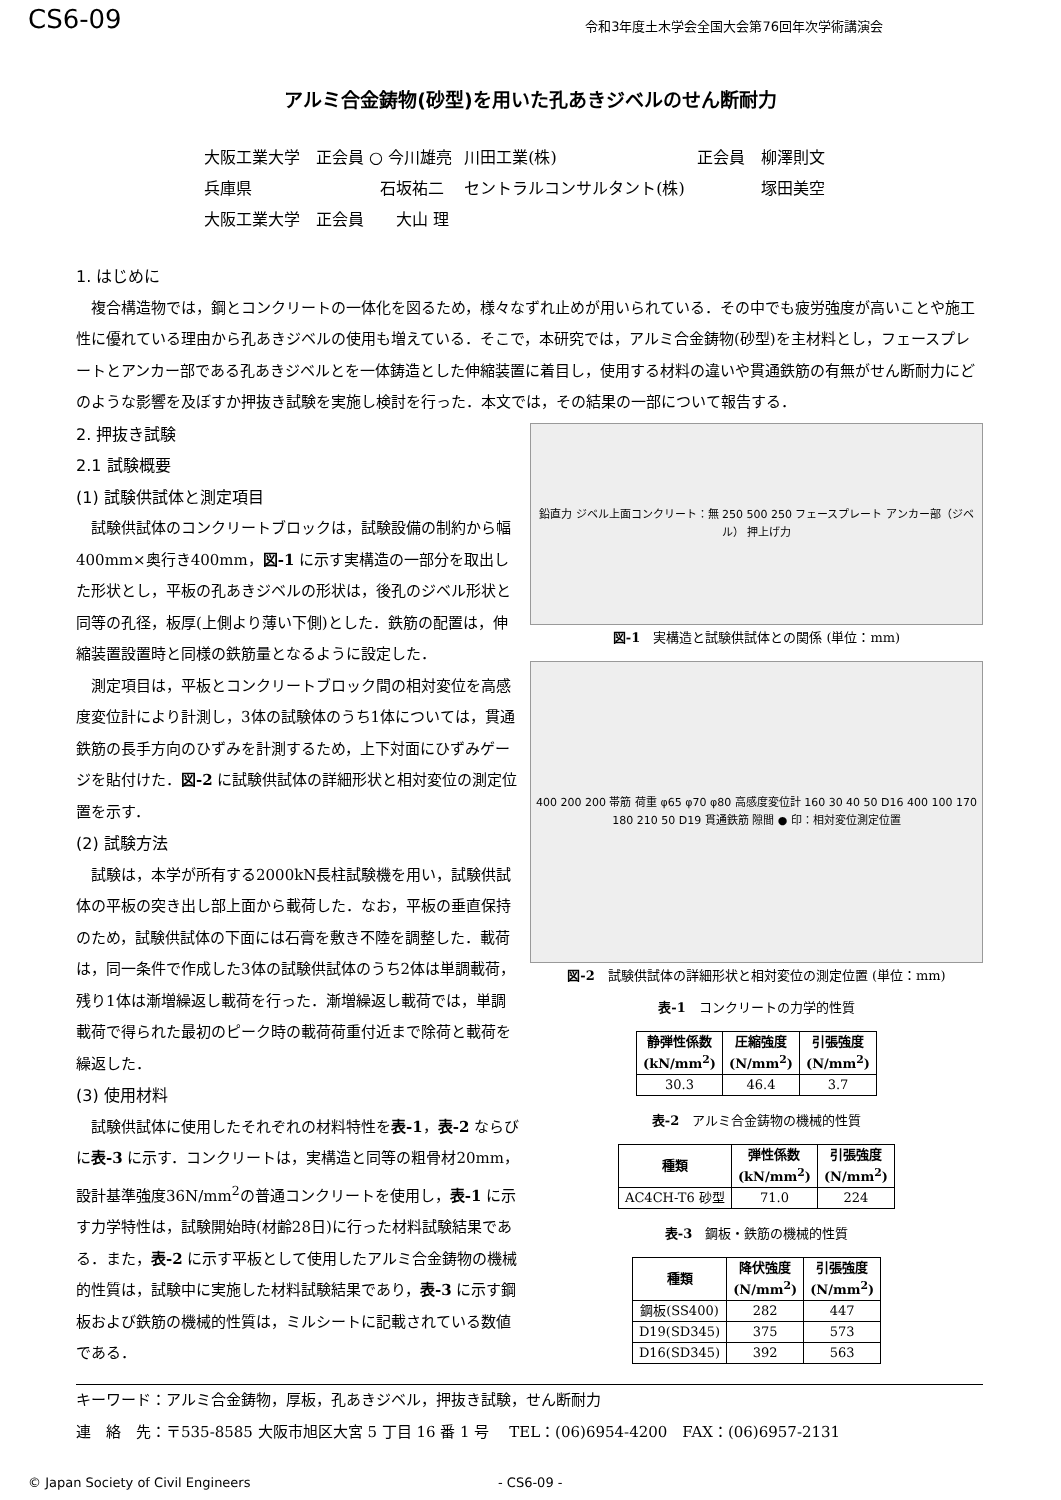CS6-09
令和3年度土木学会全国大会第76回年次学術講演会
アルミ合金鋳物(砂型)を用いた孔あきジベルのせん断耐力
| 大阪工業大学 正会員 ○ 今川雄亮 | 川田工業(株) | 正会員 柳澤則文 |
| 兵庫県 石坂祐二 | セントラルコンサルタント(株) | 塚田美空 |
| 大阪工業大学 正会員 大山 理 | | |
1. はじめに
複合構造物では，鋼とコンクリートの一体化を図るため，様々なずれ止めが用いられている．その中でも疲労強度が高いことや施工性に優れている理由から孔あきジベルの使用も増えている．そこで，本研究では，アルミ合金鋳物(砂型)を主材料とし，フェースプレートとアンカー部である孔あきジベルとを一体鋳造とした伸縮装置に着目し，使用する材料の違いや貫通鉄筋の有無がせん断耐力にどのような影響を及ぼすか押抜き試験を実施し検討を行った．本文では，その結果の一部について報告する．
2. 押抜き試験
2.1 試験概要
(1) 試験供試体と測定項目
試験供試体のコンクリートブロックは，試験設備の制約から幅400mm×奥行き400mm，図-1 に示す実構造の一部分を取出した形状とし，平板の孔あきジベルの形状は，後孔のジベル形状と同等の孔径，板厚(上側より薄い下側)とした．鉄筋の配置は，伸縮装置設置時と同様の鉄筋量となるように設定した．
測定項目は，平板とコンクリートブロック間の相対変位を高感度変位計により計測し，3体の試験体のうち1体については，貫通鉄筋の長手方向のひずみを計測するため，上下対面にひずみゲージを貼付けた．図-2 に試験供試体の詳細形状と相対変位の測定位置を示す．
(2) 試験方法
試験は，本学が所有する2000kN長柱試験機を用い，試験供試体の平板の突き出し部上面から載荷した．なお，平板の垂直保持のため，試験供試体の下面には石膏を敷き不陸を調整した．載荷は，同一条件で作成した3体の試験供試体のうち2体は単調載荷，残り1体は漸増繰返し載荷を行った．漸増繰返し載荷では，単調載荷で得られた最初のピーク時の載荷荷重付近まで除荷と載荷を繰返した．
(3) 使用材料
試験供試体に使用したそれぞれの材料特性を表-1，表-2 ならびに表-3 に示す．コンクリートは，実構造と同等の粗骨材20mm，設計基準強度36N/mm<sup>2</sup>の普通コンクリートを使用し，表-1 に示す力学特性は，試験開始時(材齢28日)に行った材料試験結果である．また，表-2 に示す平板として使用したアルミ合金鋳物の機械的性質は，試験中に実施した材料試験結果であり，表-3 に示す鋼板および鉄筋の機械的性質は，ミルシートに記載されている数値である．
鉛直力 ジベル上面コンクリート：無 250 500 250 フェースプレート アンカー部（ジベル） 押上げ力
図-1　実構造と試験供試体との関係 (単位：mm)
400 200 200 帯筋 荷重 φ65 φ70 φ80 高感度変位計 160 30 40 50 D16 400 100 170 180 210 50 D19 貫通鉄筋 隙間 ● 印：相対変位測定位置
図-2　試験供試体の詳細形状と相対変位の測定位置 (単位：mm)
表-1　コンクリートの力学的性質
| 静弾性係数 (kN/mm<sup>2</sup>) | 圧縮強度 (N/mm<sup>2</sup>) | 引張強度 (N/mm<sup>2</sup>) |
| --- | --- | --- |
| 30.3 | 46.4 | 3.7 |
表-2　アルミ合金鋳物の機械的性質
| 種類 | 弾性係数 (kN/mm<sup>2</sup>) | 引張強度 (N/mm<sup>2</sup>) |
| --- | --- | --- |
| AC4CH-T6 砂型 | 71.0 | 224 |
表-3　鋼板・鉄筋の機械的性質
| 種類 | 降伏強度 (N/mm<sup>2</sup>) | 引張強度 (N/mm<sup>2</sup>) |
| --- | --- | --- |
| 鋼板(SS400) | 282 | 447 |
| D19(SD345) | 375 | 573 |
| D16(SD345) | 392 | 563 |
キーワード：アルミ合金鋳物，厚板，孔あきジベル，押抜き試験，せん断耐力
連　絡　先：〒535-8585 大阪市旭区大宮 5 丁目 16 番 1 号　 TEL：(06)6954-4200　FAX：(06)6957-2131
© Japan Society of Civil Engineers - CS6-09 -